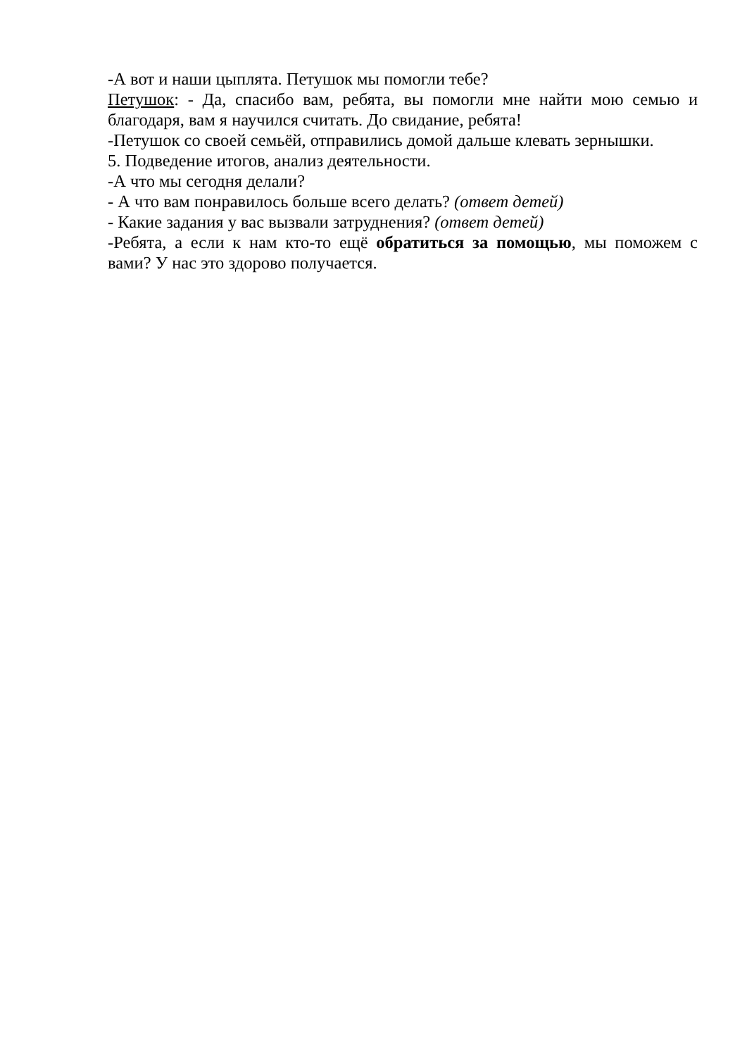-А вот и наши цыплята. Петушок мы помогли тебе?
Петушок: - Да, спасибо вам, ребята, вы помогли мне найти мою семью и благодаря, вам я научился считать. До свидание, ребята!
-Петушок со своей семьёй, отправились домой дальше клевать зернышки.
5. Подведение итогов, анализ деятельности.
-А что мы сегодня делали?
- А что вам понравилось больше всего делать? (ответ детей)
- Какие задания у вас вызвали затруднения? (ответ детей)
-Ребята, а если к нам кто-то ещё обратиться за помощью, мы поможем с вами? У нас это здорово получается.